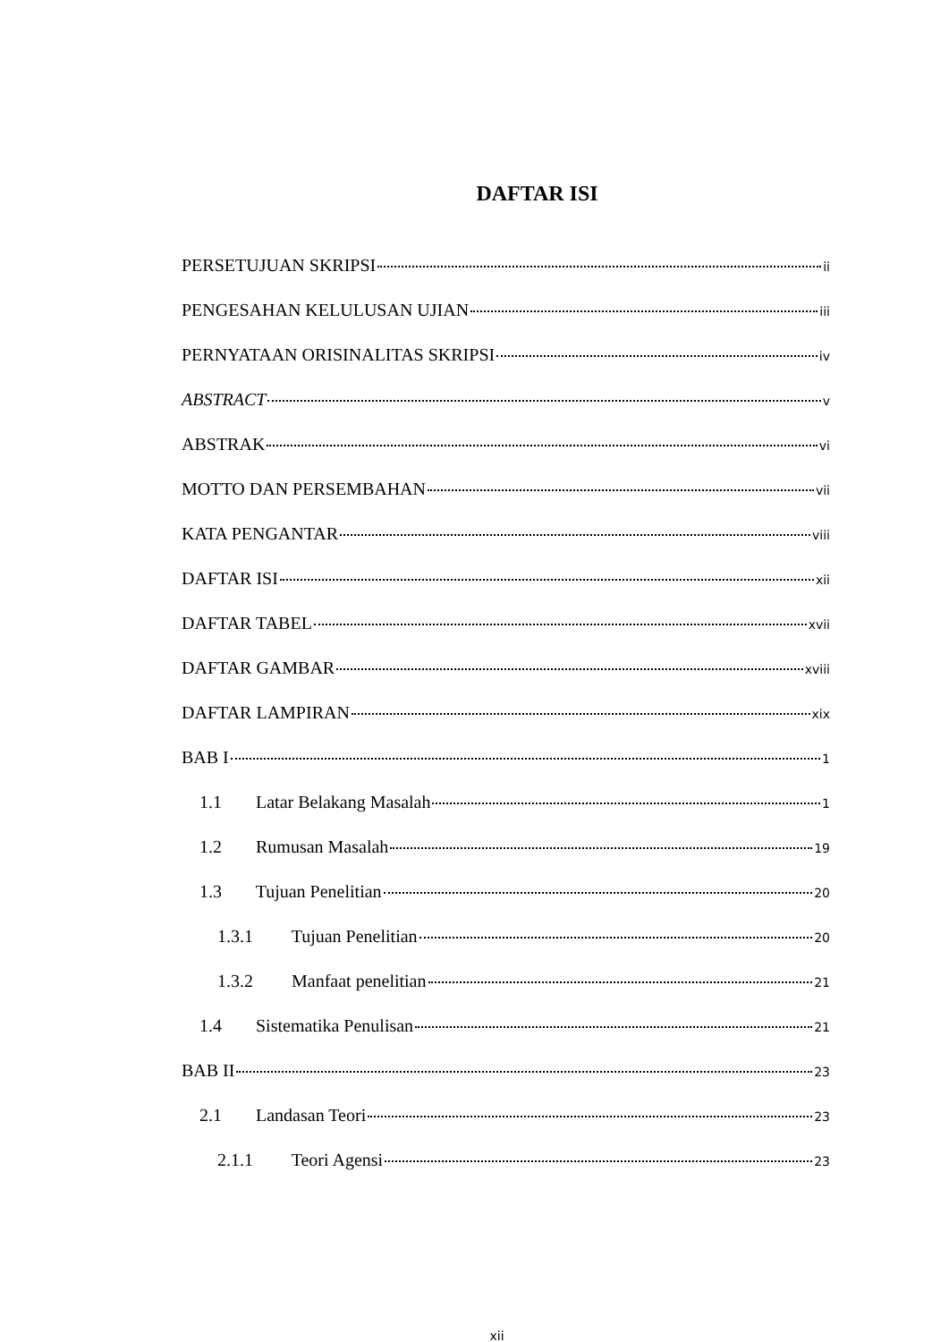DAFTAR ISI
PERSETUJUAN SKRIPSI ii
PENGESAHAN KELULUSAN UJIAN iii
PERNYATAAN ORISINALITAS SKRIPSI iv
ABSTRACT v
ABSTRAK vi
MOTTO DAN PERSEMBAHAN vii
KATA PENGANTAR viii
DAFTAR ISI xii
DAFTAR TABEL xvii
DAFTAR GAMBAR xviii
DAFTAR LAMPIRAN xix
BAB I 1
1.1 Latar Belakang Masalah 1
1.2 Rumusan Masalah 19
1.3 Tujuan Penelitian 20
1.3.1 Tujuan Penelitian 20
1.3.2 Manfaat penelitian 21
1.4 Sistematika Penulisan 21
BAB II 23
2.1 Landasan Teori 23
2.1.1 Teori Agensi 23
xii